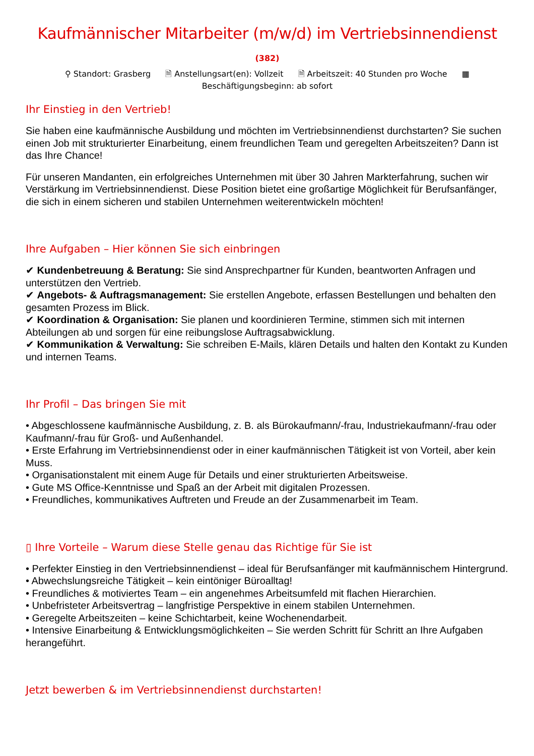Kaufmännischer Mitarbeiter (m/w/d) im Vertriebsinnendienst
(382)
⚲ Standort: Grasberg 🗎 Anstellungsart(en): Vollzeit 🗎 Arbeitszeit: 40 Stunden pro Woche ▦
Beschäftigungsbeginn: ab sofort
Ihr Einstieg in den Vertrieb!
Sie haben eine kaufmännische Ausbildung und möchten im Vertriebsinnendienst durchstarten? Sie suchen einen Job mit strukturierter Einarbeitung, einem freundlichen Team und geregelten Arbeitszeiten? Dann ist das Ihre Chance!
Für unseren Mandanten, ein erfolgreiches Unternehmen mit über 30 Jahren Markterfahrung, suchen wir Verstärkung im Vertriebsinnendienst. Diese Position bietet eine großartige Möglichkeit für Berufsanfänger, die sich in einem sicheren und stabilen Unternehmen weiterentwickeln möchten!
Ihre Aufgaben – Hier können Sie sich einbringen
✔ Kundenbetreuung & Beratung: Sie sind Ansprechpartner für Kunden, beantworten Anfragen und unterstützen den Vertrieb.
✔ Angebots- & Auftragsmanagement: Sie erstellen Angebote, erfassen Bestellungen und behalten den gesamten Prozess im Blick.
✔ Koordination & Organisation: Sie planen und koordinieren Termine, stimmen sich mit internen Abteilungen ab und sorgen für eine reibungslose Auftragsabwicklung.
✔ Kommunikation & Verwaltung: Sie schreiben E-Mails, klären Details und halten den Kontakt zu Kunden und internen Teams.
Ihr Profil – Das bringen Sie mit
• Abgeschlossene kaufmännische Ausbildung, z. B. als Bürokaufmann/-frau, Industriekaufmann/-frau oder Kaufmann/-frau für Groß- und Außenhandel.
• Erste Erfahrung im Vertriebsinnendienst oder in einer kaufmännischen Tätigkeit ist von Vorteil, aber kein Muss.
• Organisationstalent mit einem Auge für Details und einer strukturierten Arbeitsweise.
• Gute MS Office-Kenntnisse und Spaß an der Arbeit mit digitalen Prozessen.
• Freundliches, kommunikatives Auftreten und Freude an der Zusammenarbeit im Team.
▯ Ihre Vorteile – Warum diese Stelle genau das Richtige für Sie ist
• Perfekter Einstieg in den Vertriebsinnendienst – ideal für Berufsanfänger mit kaufmännischem Hintergrund.
• Abwechslungsreiche Tätigkeit – kein eintöniger Büroalltag!
• Freundliches & motiviertes Team – ein angenehmes Arbeitsumfeld mit flachen Hierarchien.
• Unbefristeter Arbeitsvertrag – langfristige Perspektive in einem stabilen Unternehmen.
• Geregelte Arbeitszeiten – keine Schichtarbeit, keine Wochenendarbeit.
• Intensive Einarbeitung & Entwicklungsmöglichkeiten – Sie werden Schritt für Schritt an Ihre Aufgaben herangeführt.
Jetzt bewerben & im Vertriebsinnendienst durchstarten!